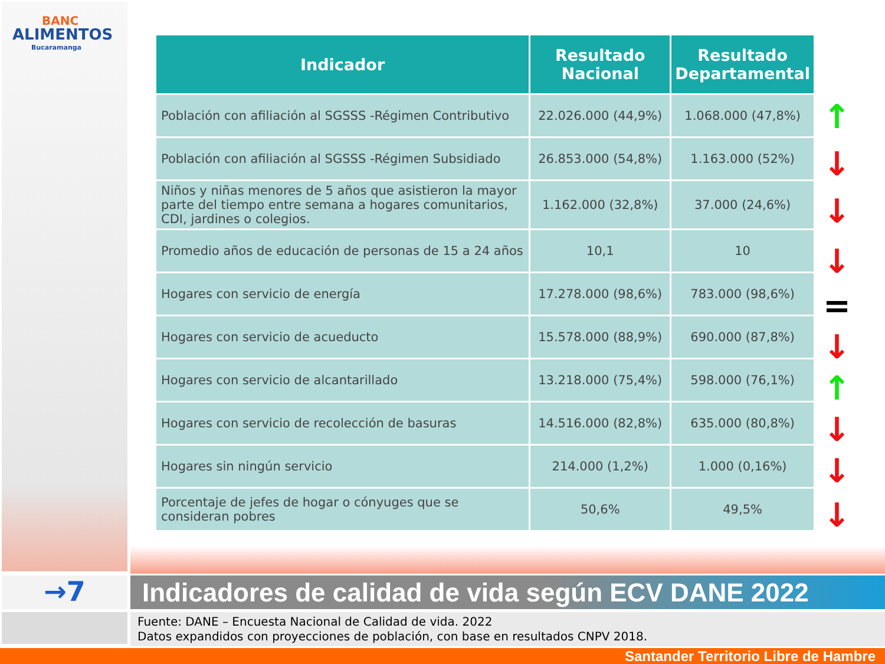BANC
ALIMENTOS
Bucaramanga
| Indicador | Resultado Nacional | Resultado Departamental |
| --- | --- | --- |
| Población con afiliación al SGSSS -Régimen Contributivo | 22.026.000 (44,9%) | 1.068.000 (47,8%) |
| Población con afiliación al SGSSS -Régimen Subsidiado | 26.853.000 (54,8%) | 1.163.000 (52%) |
| Niños y niñas menores de 5 años que asistieron la mayor parte del tiempo entre semana a hogares comunitarios, CDI, jardines o colegios. | 1.162.000 (32,8%) | 37.000 (24,6%) |
| Promedio años de educación de personas de 15 a 24 años | 10,1 | 10 |
| Hogares con servicio de energía | 17.278.000 (98,6%) | 783.000 (98,6%) |
| Hogares con servicio de acueducto | 15.578.000 (88,9%) | 690.000 (87,8%) |
| Hogares con servicio de alcantarillado | 13.218.000 (75,4%) | 598.000 (76,1%) |
| Hogares con servicio de recolección de basuras | 14.516.000 (82,8%) | 635.000 (80,8%) |
| Hogares sin ningún servicio | 214.000 (1,2%) | 1.000 (0,16%) |
| Porcentaje de jefes de hogar o cónyuges que se consideran pobres | 50,6% | 49,5% |
↑
↓
↓
↓
=
↓
↑
↓
↓
↓
→7
Indicadores de calidad de vida según ECV DANE 2022
Fuente: DANE – Encuesta Nacional de Calidad de vida. 2022
Datos expandidos con proyecciones de población, con base en resultados CNPV 2018.
Santander Territorio Libre de Hambre